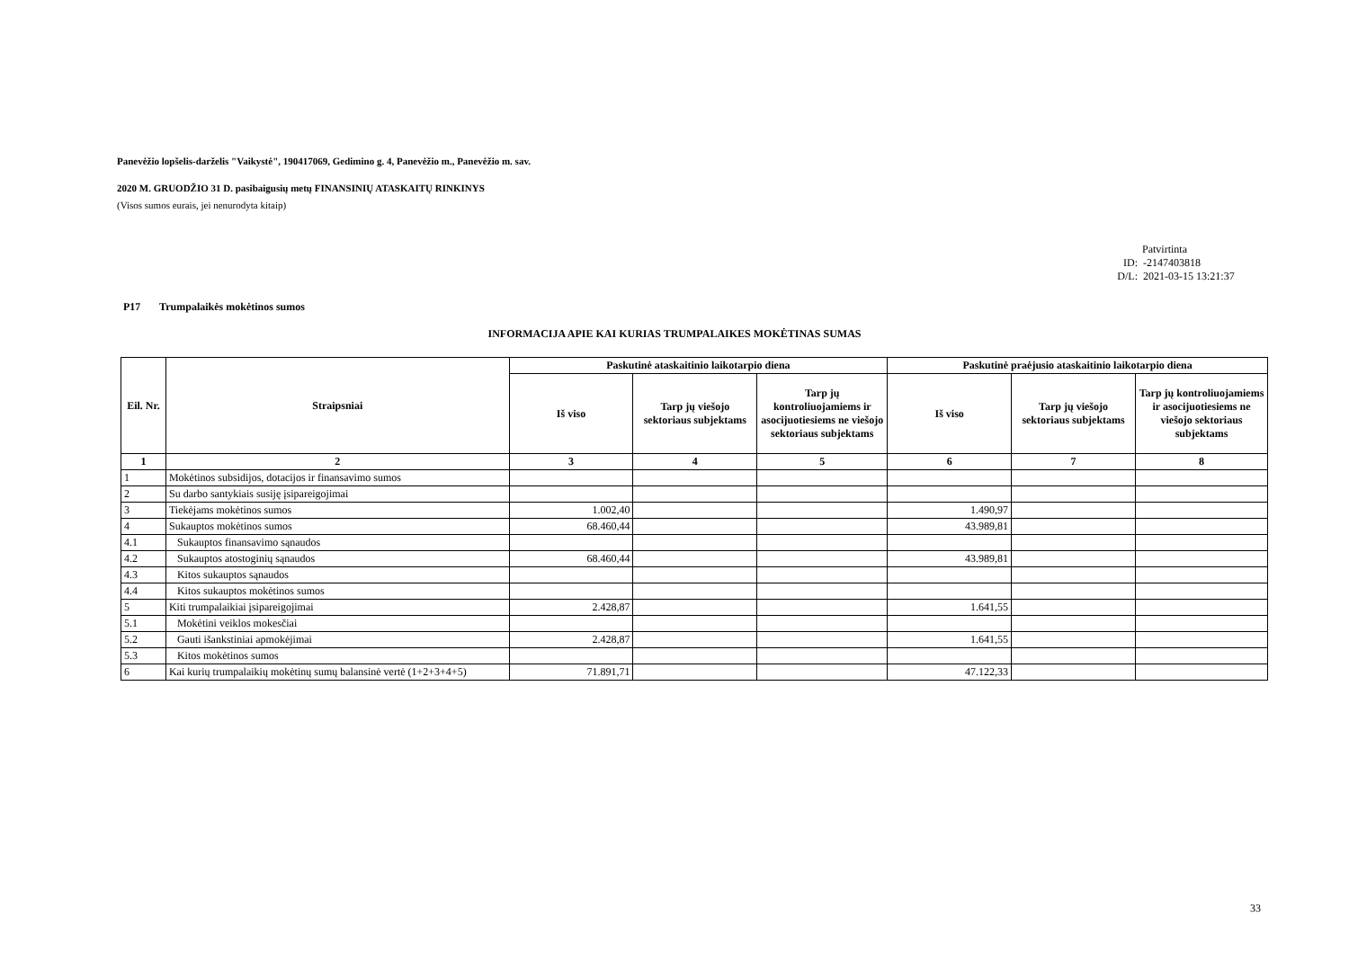Panevėžio lopšelis-darželis "Vaikystė", 190417069, Gedimino g. 4, Panevėžio m., Panevėžio m. sav.
2020 M. GRUODŽIO 31 D. pasibaigusių metų FINANSINIŲ ATASKAITŲ RINKINYS
(Visos sumos eurais, jei nenurodyta kitaip)
Patvirtinta
ID: -2147403818
D/L: 2021-03-15 13:21:37
P17 Trumpalaikės mokėtinos sumos
INFORMACIJA APIE KAI KURIAS TRUMPALAIKES MOKĖTINAS SUMAS
| Eil. Nr. | Straipsniai | Paskutinė ataskaitinio laikotarpio diena | | | Paskutinė praėjusio ataskaitinio laikotarpio diena | | |
| --- | --- | --- | --- | --- | --- | --- | --- |
| | | Iš viso | Tarp jų viešojo sektoriaus subjektams | Tarp jų kontroliuojamiems ir asocijuotiesiems ne viešojo sektoriaus subjektams | Iš viso | Tarp jų viešojo sektoriaus subjektams | Tarp jų kontroliuojamiems ir asocijuotiesiems ne viešojo sektoriaus subjektams |
| 1 | 2 | 3 | 4 | 5 | 6 | 7 | 8 |
| 1 | Mokėtinos subsidijos, dotacijos ir finansavimo sumos | | | | | | |
| 2 | Su darbo santykiais susiję įsipareigojimai | | | | | | |
| 3 | Tiekėjams mokėtinos sumos | 1.002,40 | | | 1.490,97 | | |
| 4 | Sukauptos mokėtinos sumos | 68.460,44 | | | 43.989,81 | | |
| 4.1 | Sukauptos finansavimo sąnaudos | | | | | | |
| 4.2 | Sukauptos atostoginių sąnaudos | 68.460,44 | | | 43.989,81 | | |
| 4.3 | Kitos sukauptos sąnaudos | | | | | | |
| 4.4 | Kitos sukauptos mokėtinos sumos | | | | | | |
| 5 | Kiti trumpalaikiai įsipareigojimai | 2.428,87 | | | 1.641,55 | | |
| 5.1 | Mokėtini veiklos mokesčiai | | | | | | |
| 5.2 | Gauti išankstiniai apmokėjimai | 2.428,87 | | | 1.641,55 | | |
| 5.3 | Kitos mokėtinos sumos | | | | | | |
| 6 | Kai kurių trumpalaikių mokėtinų sumų balansinė vertė (1+2+3+4+5) | 71.891,71 | | | 47.122,33 | | |
33